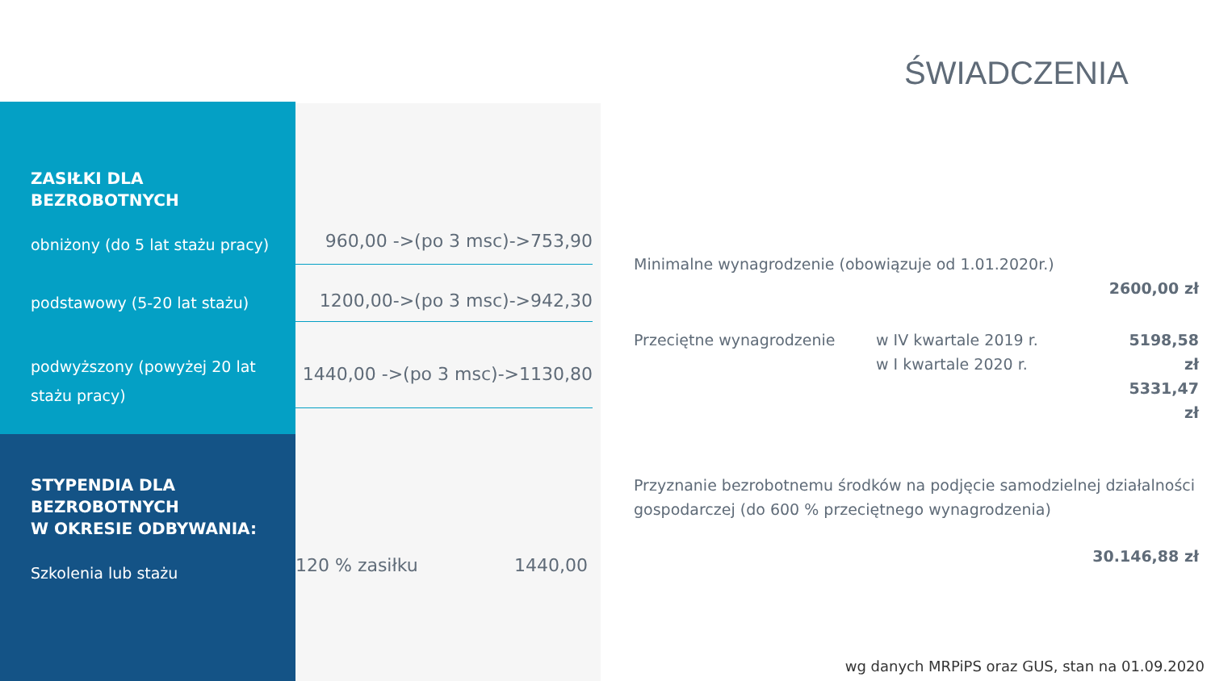ŚWIADCZENIA
ZASIŁKI DLA
BEZROBOTNYCH
obniżony (do 5 lat stażu pracy)
podstawowy (5-20 lat stażu)
podwyższony (powyżej 20 lat
stażu pracy)
STYPENDIA DLA
BEZROBOTNYCH
W OKRESIE ODBYWANIA:
Szkolenia lub stażu
960,00 ->(po 3 msc)->753,90
1200,00->(po 3 msc)->942,30
1440,00 ->(po 3 msc)->1130,80
120 % zasiłku 1440,00
Minimalne wynagrodzenie (obowiązuje od 1.01.2020r.)
2600,00 zł
Przeciętne wynagrodzenie w IV kwartale 2019 r.
w I kwartale 2020 r. 5198,58 zł
5331,47 zł
Przyznanie bezrobotnemu środków na podjęcie samodzielnej działalności gospodarczej (do 600 % przeciętnego wynagrodzenia)
30.146,88 zł
wg danych MRPiPS oraz GUS, stan na 01.09.2020